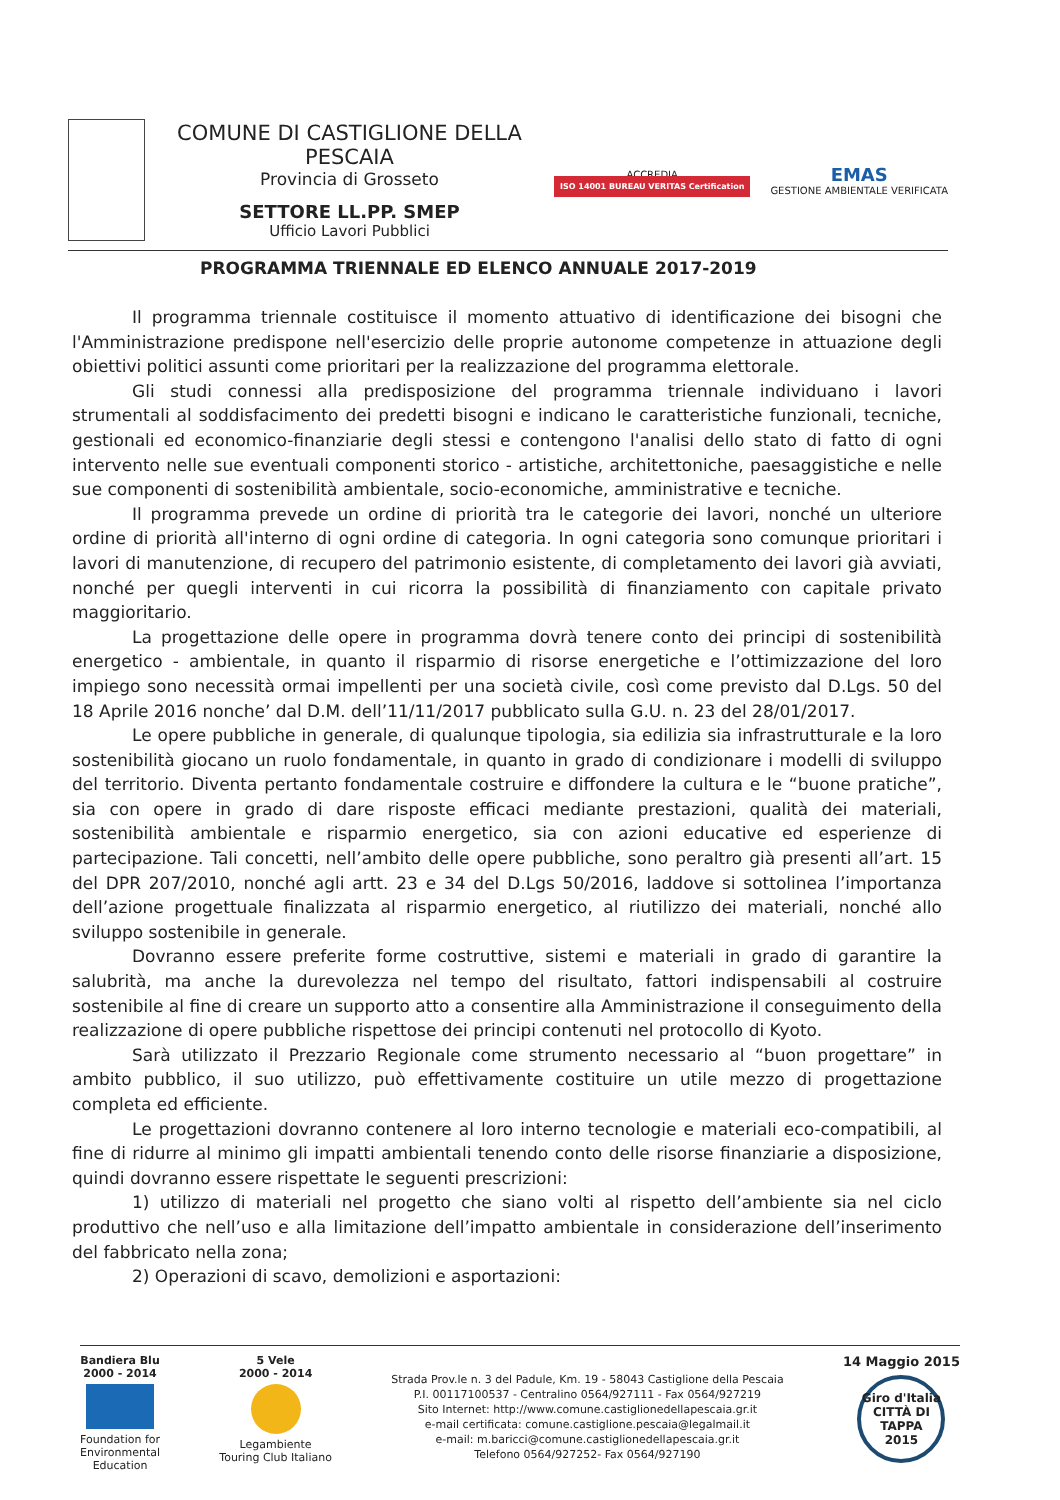COMUNE DI CASTIGLIONE DELLA PESCAIA
Provincia di Grosseto
SETTORE LL.PP. SMEP
Ufficio Lavori Pubblici
ACCREDIA
ISO 14001 BUREAU VERITAS Certification
EMAS
GESTIONE AMBIENTALE VERIFICATA
PROGRAMMA TRIENNALE ED ELENCO ANNUALE 2017-2019
Il programma triennale costituisce il momento attuativo di identificazione dei bisogni che l'Amministrazione predispone nell'esercizio delle proprie autonome competenze in attuazione degli obiettivi politici assunti come prioritari per la realizzazione del programma elettorale.
Gli studi connessi alla predisposizione del programma triennale individuano i lavori strumentali al soddisfacimento dei predetti bisogni e indicano le caratteristiche funzionali, tecniche, gestionali ed economico-finanziarie degli stessi e contengono l'analisi dello stato di fatto di ogni intervento nelle sue eventuali componenti storico - artistiche, architettoniche, paesaggistiche e nelle sue componenti di sostenibilità ambientale, socio-economiche, amministrative e tecniche.
Il programma prevede un ordine di priorità tra le categorie dei lavori, nonché un ulteriore ordine di priorità all'interno di ogni ordine di categoria. In ogni categoria sono comunque prioritari i lavori di manutenzione, di recupero del patrimonio esistente, di completamento dei lavori già avviati, nonché per quegli interventi in cui ricorra la possibilità di finanziamento con capitale privato maggioritario.
La progettazione delle opere in programma dovrà tenere conto dei principi di sostenibilità energetico - ambientale, in quanto il risparmio di risorse energetiche e l’ottimizzazione del loro impiego sono necessità ormai impellenti per una società civile, così come previsto dal D.Lgs. 50 del 18 Aprile 2016 nonche’ dal D.M. dell’11/11/2017 pubblicato sulla G.U. n. 23 del 28/01/2017.
Le opere pubbliche in generale, di qualunque tipologia, sia edilizia sia infrastrutturale e la loro sostenibilità giocano un ruolo fondamentale, in quanto in grado di condizionare i modelli di sviluppo del territorio. Diventa pertanto fondamentale costruire e diffondere la cultura e le “buone pratiche”, sia con opere in grado di dare risposte efficaci mediante prestazioni, qualità dei materiali, sostenibilità ambientale e risparmio energetico, sia con azioni educative ed esperienze di partecipazione. Tali concetti, nell’ambito delle opere pubbliche, sono peraltro già presenti all’art. 15 del DPR 207/2010, nonché agli artt. 23 e 34 del D.Lgs 50/2016, laddove si sottolinea l’importanza dell’azione progettuale finalizzata al risparmio energetico, al riutilizzo dei materiali, nonché allo sviluppo sostenibile in generale.
Dovranno essere preferite forme costruttive, sistemi e materiali in grado di garantire la salubrità, ma anche la durevolezza nel tempo del risultato, fattori indispensabili al costruire sostenibile al fine di creare un supporto atto a consentire alla Amministrazione il conseguimento della realizzazione di opere pubbliche rispettose dei principi contenuti nel protocollo di Kyoto.
Sarà utilizzato il Prezzario Regionale come strumento necessario al “buon progettare” in ambito pubblico, il suo utilizzo, può effettivamente costituire un utile mezzo di progettazione completa ed efficiente.
Le progettazioni dovranno contenere al loro interno tecnologie e materiali eco-compatibili, al fine di ridurre al minimo gli impatti ambientali tenendo conto delle risorse finanziarie a disposizione, quindi dovranno essere rispettate le seguenti prescrizioni:
1) utilizzo di materiali nel progetto che siano volti al rispetto dell’ambiente sia nel ciclo produttivo che nell’uso e alla limitazione dell’impatto ambientale in considerazione dell’inserimento del fabbricato nella zona;
2) Operazioni di scavo, demolizioni e asportazioni:
Bandiera Blu
2000 - 2014
Foundation for
Environmental
Education
5 Vele
2000 - 2014
Legambiente
Touring Club Italiano
Strada Prov.le n. 3 del Padule, Km. 19 - 58043 Castiglione della Pescaia
P.I. 00117100537 - Centralino 0564/927111 - Fax 0564/927219
Sito Internet: http://www.comune.castiglionedellapescaia.gr.it
e-mail certificata: comune.castiglione.pescaia@legalmail.it
e-mail: m.baricci@comune.castiglionedellapescaia.gr.it
Telefono 0564/927252- Fax 0564/927190
14 Maggio 2015
Giro d'Italia
CITTÀ DI TAPPA
2015